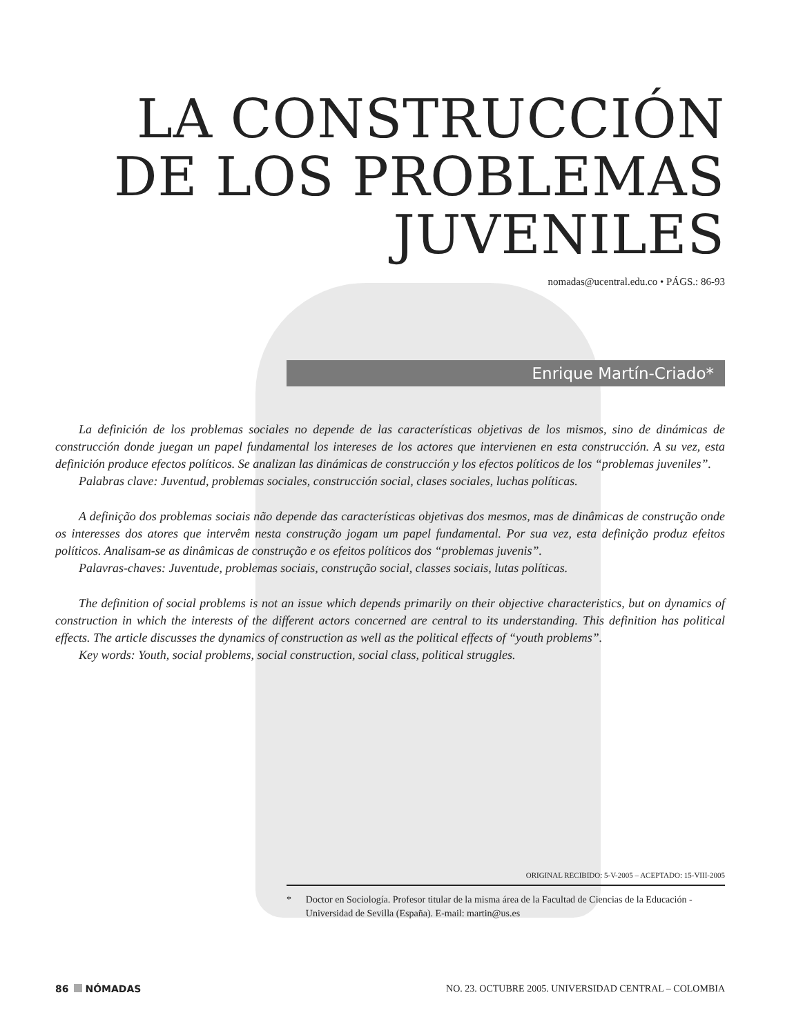LA CONSTRUCCIÓN
DE LOS PROBLEMAS
JUVENILES
nomadas@ucentral.edu.co • PÁGS.: 86-93
Enrique Martín-Criado*
La definición de los problemas sociales no depende de las características objetivas de los mismos, sino de dinámicas de construcción donde juegan un papel fundamental los intereses de los actores que intervienen en esta construcción. A su vez, esta definición produce efectos políticos. Se analizan las dinámicas de construcción y los efectos políticos de los “problemas juveniles”.
Palabras clave: Juventud, problemas sociales, construcción social, clases sociales, luchas políticas.
A definição dos problemas sociais não depende das características objetivas dos mesmos, mas de dinâmicas de construção onde os interesses dos atores que intervêm nesta construção jogam um papel fundamental. Por sua vez, esta definição produz efeitos políticos. Analisam-se as dinâmicas de construção e os efeitos políticos dos “problemas juvenis”.
Palavras-chaves: Juventude, problemas sociais, construção social, classes sociais, lutas políticas.
The definition of social problems is not an issue which depends primarily on their objective characteristics, but on dynamics of construction in which the interests of the different actors concerned are central to its understanding. This definition has political effects. The article discusses the dynamics of construction as well as the political effects of “youth problems”.
Key words: Youth, social problems, social construction, social class, political struggles.
ORIGINAL RECIBIDO: 5-V-2005 – ACEPTADO: 15-VIII-2005
* Doctor en Sociología. Profesor titular de la misma área de la Facultad de Ciencias de la Educación - Universidad de Sevilla (España). E-mail: martin@us.es
86 NÓMADAS NO. 23. OCTUBRE 2005. UNIVERSIDAD CENTRAL – COLOMBIA